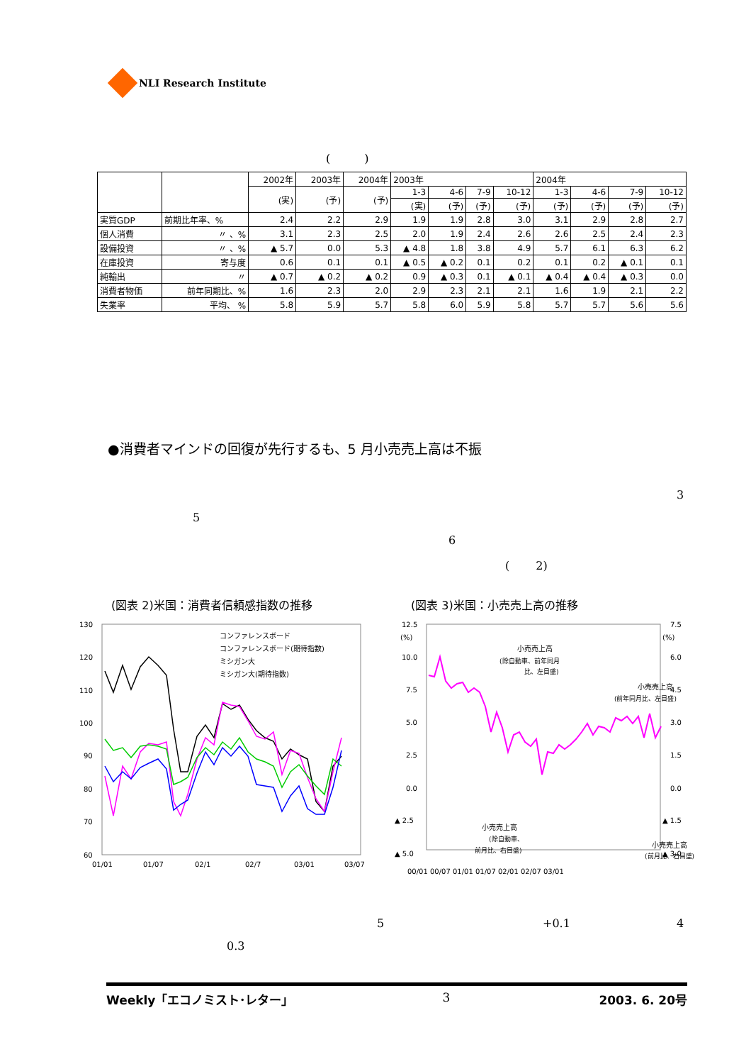NLI Research Institute
(　　　)
| | | 2002年 | 2003年 | 2004年 | 2003年 | | | | 2004年 | | | |
| --- | --- | --- | --- | --- | --- | --- | --- | --- | --- | --- | --- | --- |
| | | (実) | (予) | (予) | 1-3 | 4-6 | 7-9 | 10-12 | 1-3 | 4-6 | 7-9 | 10-12 |
| | | | | | (実) | (予) | (予) | (予) | (予) | (予) | (予) | (予) |
| 実質GDP | 前期比年率、% | 2.4 | 2.2 | 2.9 | 1.9 | 1.9 | 2.8 | 3.0 | 3.1 | 2.9 | 2.8 | 2.7 |
| 個人消費 | 〃 、% | 3.1 | 2.3 | 2.5 | 2.0 | 1.9 | 2.4 | 2.6 | 2.6 | 2.5 | 2.4 | 2.3 |
| 設備投資 | 〃 、% | ▲ 5.7 | 0.0 | 5.3 | ▲ 4.8 | 1.8 | 3.8 | 4.9 | 5.7 | 6.1 | 6.3 | 6.2 |
| 在庫投資 | 寄与度 | 0.6 | 0.1 | 0.1 | ▲ 0.5 | ▲ 0.2 | 0.1 | 0.2 | 0.1 | 0.2 | ▲ 0.1 | 0.1 |
| 純輸出 | 〃 | ▲ 0.7 | ▲ 0.2 | ▲ 0.2 | 0.9 | ▲ 0.3 | 0.1 | ▲ 0.1 | ▲ 0.4 | ▲ 0.4 | ▲ 0.3 | 0.0 |
| 消費者物価 | 前年同期比、% | 1.6 | 2.3 | 2.0 | 2.9 | 2.3 | 2.1 | 2.1 | 1.6 | 1.9 | 2.1 | 2.2 |
| 失業率 | 平均、 % | 5.8 | 5.9 | 5.7 | 5.8 | 6.0 | 5.9 | 5.8 | 5.7 | 5.7 | 5.6 | 5.6 |
●消費者マインドの回復が先行するも、5 月小売売上高は不振
3
5
6
(　　 2)
(図表 2)米国：消費者信頼感指数の推移
(図表 3)米国：小売売上高の推移
130
120
110
100
90
80
70
60
コンファレンスボード
コンファレンスボード(期待指数)
ミシガン大
ミシガン大(期待指数)
01/01
01/07
02/1
02/7
03/01
03/07
12.5
(%)
10.0
7.5
5.0
2.5
0.0
▲ 2.5
▲ 5.0
7.5
(%)
6.0
4.5
3.0
1.5
0.0
▲ 1.5
▲ 3.0
小売売上高
(除自動車、前年同月
比、左目盛)
小売売上高
(前年同月比、左目盛)
小売売上高
(除自動車、
前月比、右目盛)
小売売上高
(前月比、右目盛)
00/01 00/07 01/01 01/07 02/01 02/07 03/01
5 +0.1 4
0.3
Weekly「エコノミスト･レター」 3 2003. 6. 20号